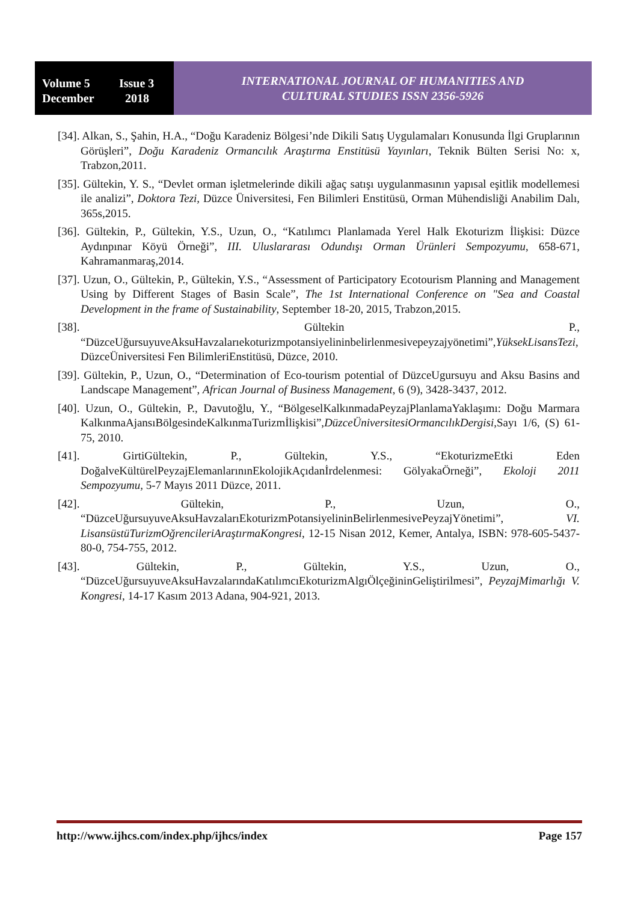Volume 5 Issue 3
December 2018
INTERNATIONAL JOURNAL OF HUMANITIES AND
CULTURAL STUDIES ISSN 2356-5926
[34]. Alkan, S., Şahin, H.A., “Doğu Karadeniz Bölgesi’nde Dikili Satış Uygulamaları Konusunda İlgi Gruplarının Görüşleri”, Doğu Karadeniz Ormancılık Araştırma Enstitüsü Yayınları, Teknik Bülten Serisi No: x, Trabzon,2011.
[35]. Gültekin, Y. S., “Devlet orman işletmelerinde dikili ağaç satışı uygulanmasının yapısal eşitlik modellemesi ile analizi”, Doktora Tezi, Düzce Üniversitesi, Fen Bilimleri Enstitüsü, Orman Mühendisliği Anabilim Dalı, 365s,2015.
[36]. Gültekin, P., Gültekin, Y.S., Uzun, O., “Katılımcı Planlamada Yerel Halk Ekoturizm İlişkisi: Düzce Aydınpınar Köyü Örneği”, III. Uluslararası Odundışı Orman Ürünleri Sempozyumu, 658-671, Kahramanmaraş,2014.
[37]. Uzun, O., Gültekin, P., Gültekin, Y.S., “Assessment of Participatory Ecotourism Planning and Management Using by Different Stages of Basin Scale”, The 1st International Conference on "Sea and Coastal Development in the frame of Sustainability, September 18-20, 2015, Trabzon,2015.
[38]. Gültekin P., “DüzceUğursuyuveAksuHavzalarıekoturizmpotansiyelininbelirlenmesivepeyzajyönetimi”,YüksekLisansTezi, DüzceÜniversitesi Fen BilimleriEnstitüsü, Düzce, 2010.
[39]. Gültekin, P., Uzun, O., “Determination of Eco-tourism potential of DüzceUgursuyu and Aksu Basins and Landscape Management”, African Journal of Business Management, 6 (9), 3428-3437, 2012.
[40]. Uzun, O., Gültekin, P., Davutoğlu, Y., “BölgeselKalkınmadaPeyzajPlanlamaYaklaşımı: Doğu Marmara KalkınmaAjansıBölgesindeKalkınmaTurizmİlişkisi”,DüzceÜniversitesiOrmancılıkDergisi, Sayı 1/6, (S) 61-75, 2010.
[41]. GirtiGültekin, P., Gültekin, Y.S., “EkoturizmeEtki Eden DoğalveKültürelPeyzajElemanlarınınEkolojikAçıdanİrdelenmesi: GölyakaÖrneği”, Ekoloji 2011 Sempozyumu, 5-7 Mayıs 2011 Düzce, 2011.
[42]. Gültekin, P., Uzun, O., “DüzceUğursuyuveAksuHavzalarıEkoturizmPotansiyelininBelirlenmesivePeyzajYönetimi”, VI. LisansüstüTurizmOğrencileriAraştırmaKongresi, 12-15 Nisan 2012, Kemer, Antalya, ISBN: 978-605-5437-80-0, 754-755, 2012.
[43]. Gültekin, P., Gültekin, Y.S., Uzun, O., “DüzceUğursuyuveAksuHavzalarındaKatılımcıEkoturizmAlgıÖlçeğininGeliştirilmesi”, PeyzajMimarlığı V. Kongresi, 14-17 Kasım 2013 Adana, 904-921, 2013.
http://www.ijhcs.com/index.php/ijhcs/index Page 157